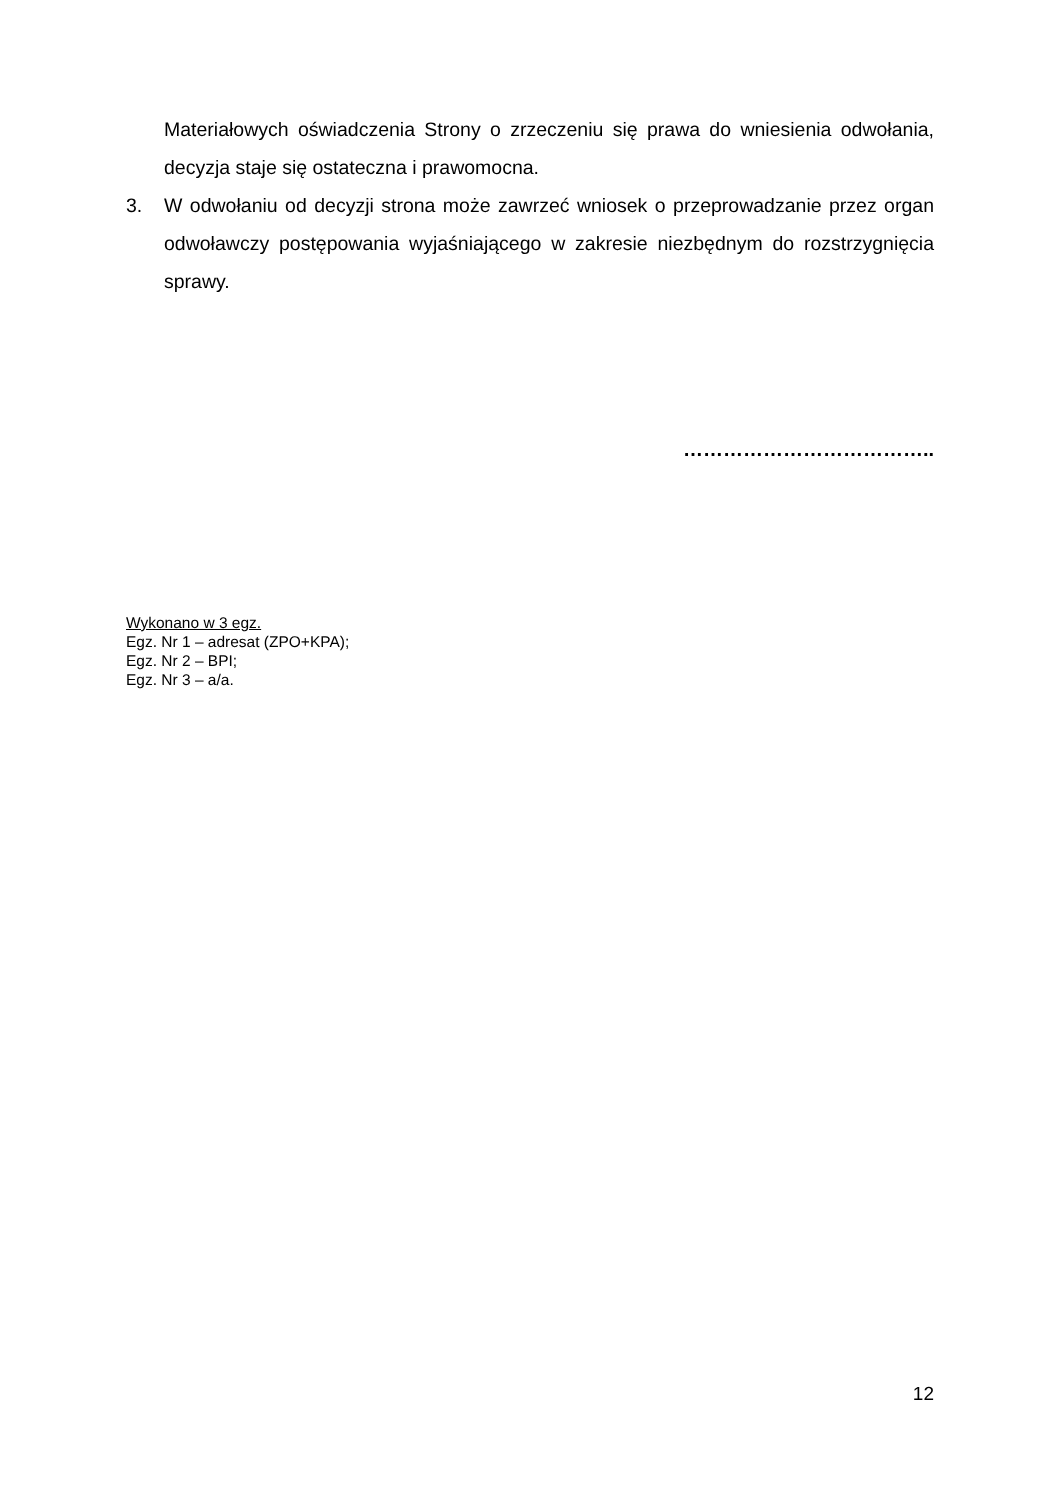Materiałowych oświadczenia Strony o zrzeczeniu się prawa do wniesienia odwołania, decyzja staje się ostateczna i prawomocna.
3. W odwołaniu od decyzji strona może zawrzeć wniosek o przeprowadzanie przez organ odwoławczy postępowania wyjaśniającego w zakresie niezbędnym do rozstrzygnięcia sprawy.
………………………………..
Wykonano w 3 egz.
Egz. Nr 1 – adresat (ZPO+KPA);
Egz. Nr 2 – BPI;
Egz. Nr 3 – a/a.
12